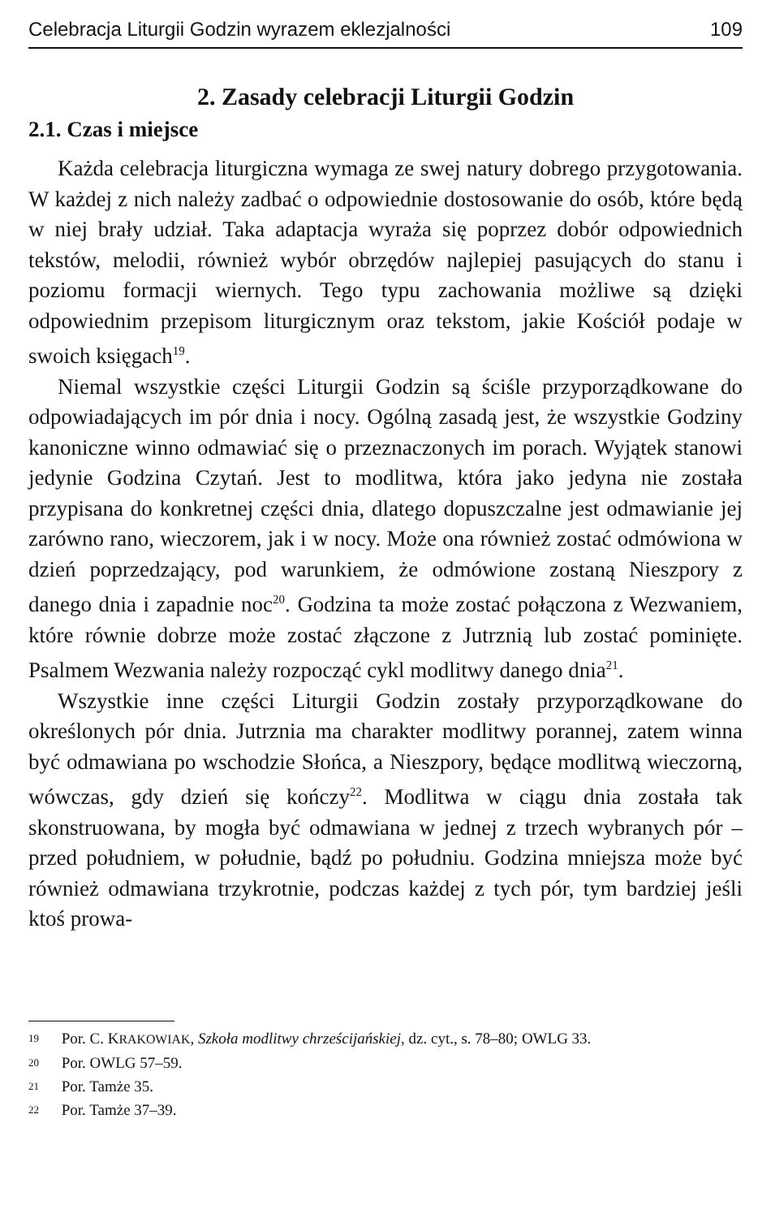Celebracja Liturgii Godzin wyrazem eklezjalności 109
2. Zasady celebracji Liturgii Godzin
2.1. Czas i miejsce
Każda celebracja liturgiczna wymaga ze swej natury dobrego przygotowania. W każdej z nich należy zadbać o odpowiednie dostosowanie do osób, które będą w niej brały udział. Taka adaptacja wyraża się poprzez dobór odpowiednich tekstów, melodii, również wybór obrzędów najlepiej pasujących do stanu i poziomu formacji wiernych. Tego typu zachowania możliwe są dzięki odpowiednim przepisom liturgicznym oraz tekstom, jakie Kościół podaje w swoich księgach<sup>19</sup>.
Niemal wszystkie części Liturgii Godzin są ściśle przyporządkowane do odpowiadających im pór dnia i nocy. Ogólną zasadą jest, że wszystkie Godziny kanoniczne winno odmawiać się o przeznaczonych im porach. Wyjątek stanowi jedynie Godzina Czytań. Jest to modlitwa, która jako jedyna nie została przypisana do konkretnej części dnia, dlatego dopuszczalne jest odmawianie jej zarówno rano, wieczorem, jak i w nocy. Może ona również zostać odmówiona w dzień poprzedzający, pod warunkiem, że odmówione zostaną Nieszpory z danego dnia i zapadnie noc<sup>20</sup>. Godzina ta może zostać połączona z Wezwaniem, które równie dobrze może zostać złączone z Jutrznią lub zostać pominięte. Psalmem Wezwania należy rozpocząć cykl modlitwy danego dnia<sup>21</sup>.
Wszystkie inne części Liturgii Godzin zostały przyporządkowane do określonych pór dnia. Jutrznia ma charakter modlitwy porannej, zatem winna być odmawiana po wschodzie Słońca, a Nieszpory, będące modlitwą wieczorną, wówczas, gdy dzień się kończy<sup>22</sup>. Modlitwa w ciągu dnia została tak skonstruowana, by mogła być odmawiana w jednej z trzech wybranych pór – przed południem, w południe, bądź po południu. Godzina mniejsza może być również odmawiana trzykrotnie, podczas każdej z tych pór, tym bardziej jeśli ktoś prowa-
<sup>19</sup> Por. C. KRAKOWIAK, Szkoła modlitwy chrześcijańskiej, dz. cyt., s. 78–80; OWLG 33.
<sup>20</sup> Por. OWLG 57–59.
<sup>21</sup> Por. Tamże 35.
<sup>22</sup> Por. Tamże 37–39.